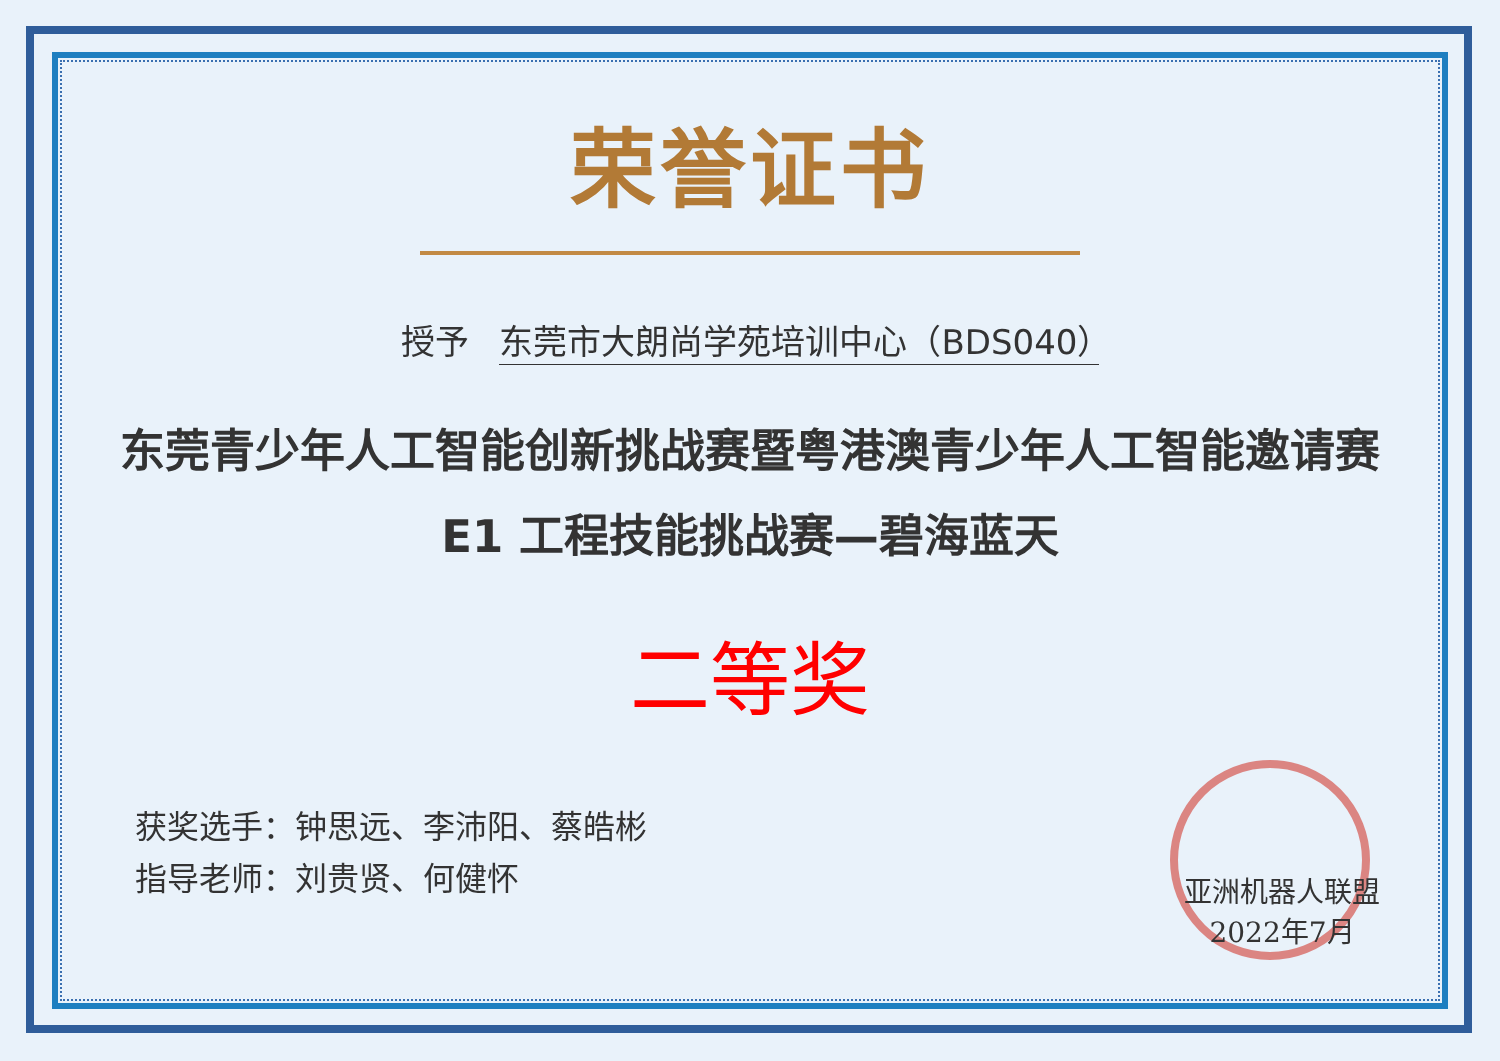荣誉证书
授予 东莞市大朗尚学苑培训中心（BDS040）
东莞青少年人工智能创新挑战赛暨粤港澳青少年人工智能邀请赛
E1 工程技能挑战赛—碧海蓝天
二等奖
获奖选手：钟思远、李沛阳、蔡皓彬
指导老师：刘贵贤、何健怀
亚洲机器人联盟
2022年7月